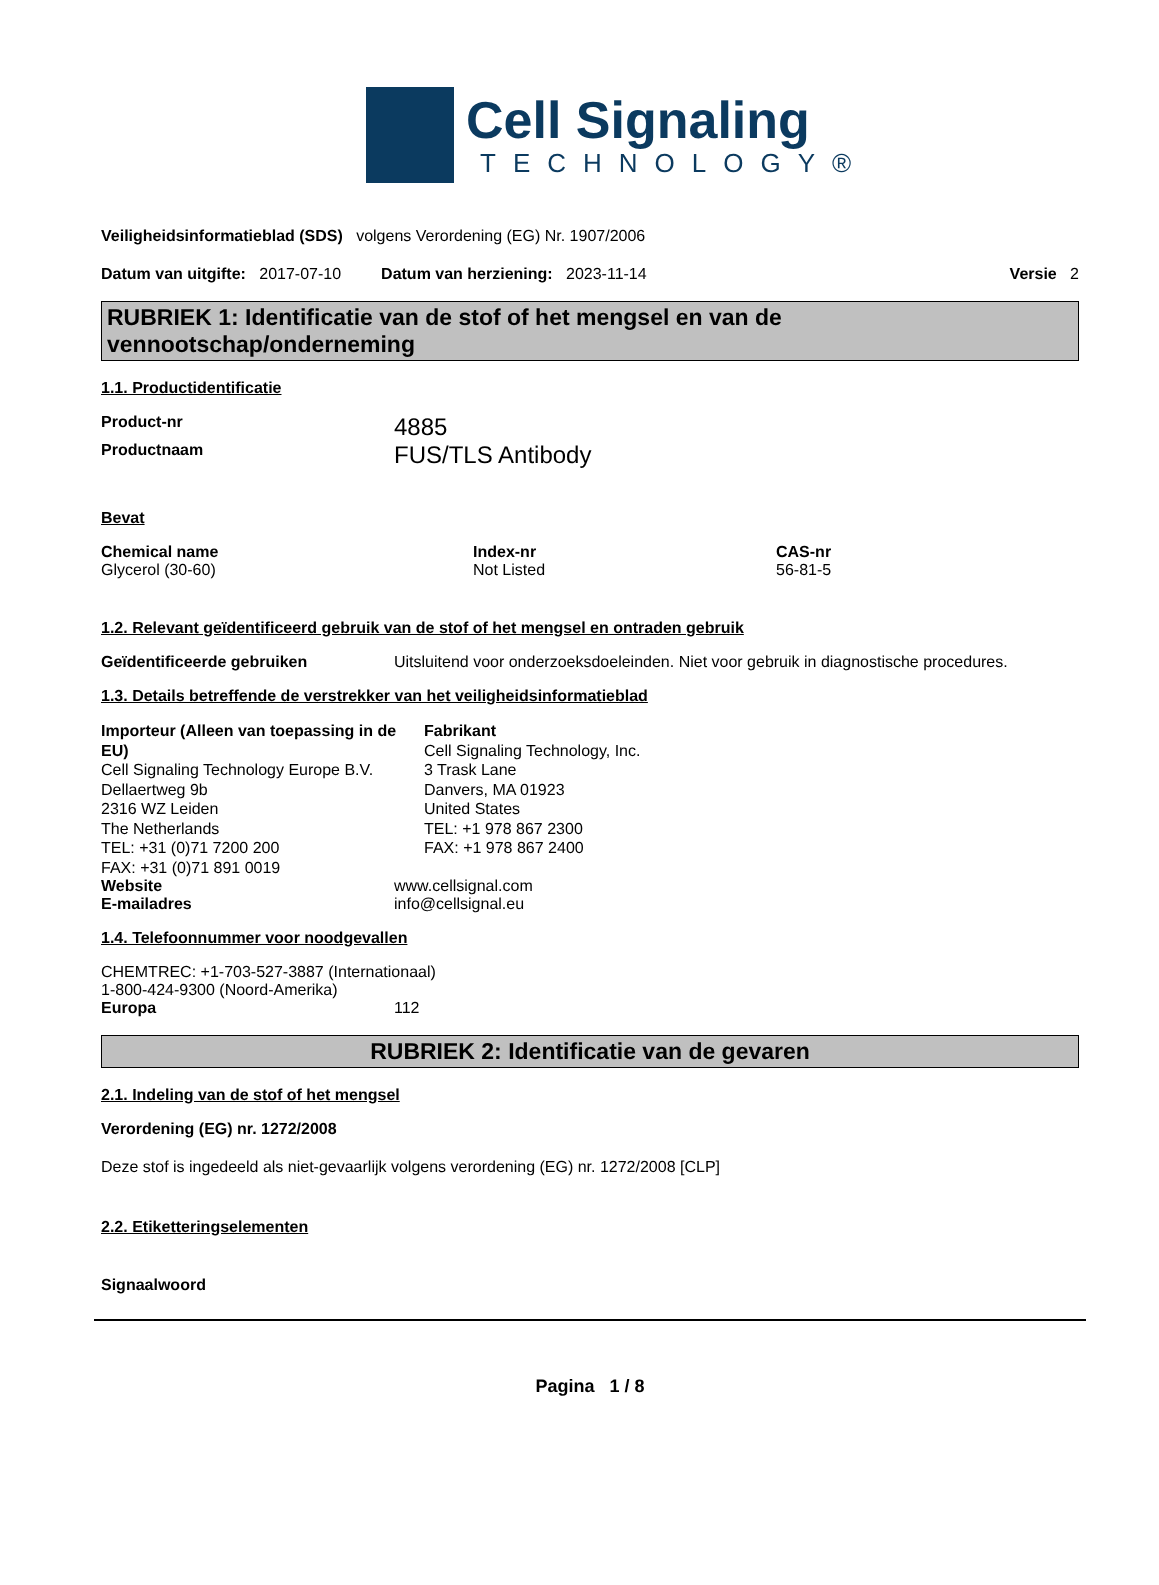Cell Signaling
TECHNOLOGY®
Veiligheidsinformatieblad (SDS) volgens Verordening (EG) Nr. 1907/2006
Datum van uitgifte: 2017-07-10 Datum van herziening: 2023-11-14 Versie 2
RUBRIEK 1: Identificatie van de stof of het mengsel en van de vennootschap/onderneming
1.1. Productidentificatie
Product-nr 4885
Productnaam FUS/TLS Antibody
Bevat
| Chemical name | Index-nr | CAS-nr |
| Glycerol (30-60) | Not Listed | 56-81-5 |
1.2. Relevant geïdentificeerd gebruik van de stof of het mengsel en ontraden gebruik
Geïdentificeerde gebruiken Uitsluitend voor onderzoeksdoeleinden. Niet voor gebruik in diagnostische procedures.
1.3. Details betreffende de verstrekker van het veiligheidsinformatieblad
Importeur (Alleen van toepassing in de EU)
Cell Signaling Technology Europe B.V.
Dellaertweg 9b
2316 WZ Leiden
The Netherlands
TEL: +31 (0)71 7200 200
FAX: +31 (0)71 891 0019
Fabrikant
Cell Signaling Technology, Inc.
3 Trask Lane
Danvers, MA 01923
United States
TEL: +1 978 867 2300
FAX: +1 978 867 2400
Website www.cellsignal.com
E-mailadres info@cellsignal.eu
1.4. Telefoonnummer voor noodgevallen
CHEMTREC: +1-703-527-3887 (Internationaal)
1-800-424-9300 (Noord-Amerika)
Europa 112
RUBRIEK 2: Identificatie van de gevaren
2.1. Indeling van de stof of het mengsel
Verordening (EG) nr. 1272/2008
Deze stof is ingedeeld als niet-gevaarlijk volgens verordening (EG) nr. 1272/2008 [CLP]
2.2. Etiketteringselementen
Signaalwoord
Pagina 1 / 8